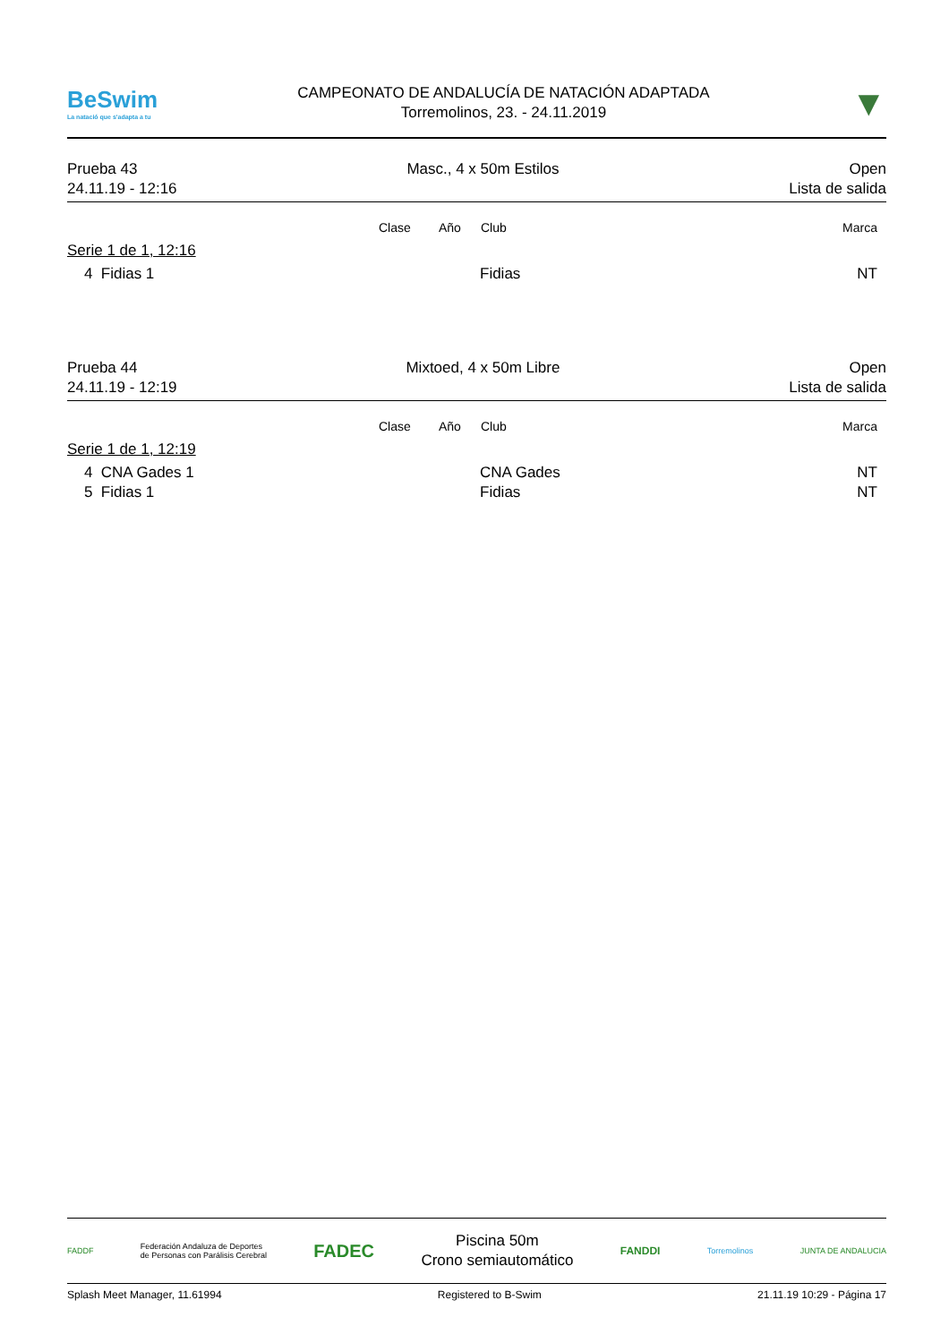BeSwim
La natació que s'adapta a tu
CAMPEONATO DE ANDALUCÍA DE NATACIÓN ADAPTADA
Torremolinos, 23. - 24.11.2019
▼
Prueba 43
24.11.19 - 12:16
Masc., 4 x 50m Estilos Open
Lista de salida
| | Clase | Año | Club | Marca |
| --- | --- | --- | --- | --- |
| Serie 1 de 1, 12:16 | | | | |
| 4 Fidias 1 | | | Fidias | NT |
Prueba 44
24.11.19 - 12:19
Mixtoed, 4 x 50m Libre Open
Lista de salida
| | Clase | Año | Club | Marca |
| --- | --- | --- | --- | --- |
| Serie 1 de 1, 12:19 | | | | |
| 4 CNA Gades 1 | | | CNA Gades | NT |
| 5 Fidias 1 | | | Fidias | NT |
FADDF Federación Andaluza de Deportes
de Personas con Parálisis Cerebral FADEC
Piscina 50m
Crono semiautomático
FANDDI Torremolinos JUNTA DE ANDALUCIA
Splash Meet Manager, 11.61994 Registered to B-Swim 21.11.19 10:29 - Página 17